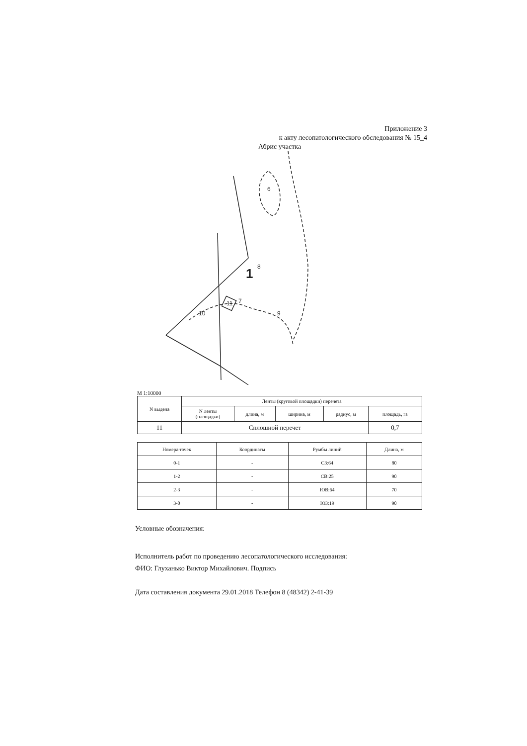Приложение 3
к акту лесопатологического обследования № 15_4
Абрис участка
6
8
7
10
9
11
1
М 1:10000
| N выдела | Ленты (круговой площадки) перечета | | | | |
| | N ленты (площадки) | длина, м | ширина, м | радиус, м | площадь, га |
| 11 | Сплошной перечет | | | | 0,7 |
| Номера точек | Координаты | Румбы линий | Длина, м |
| --- | --- | --- | --- |
| 0-1 | - | СЗ:64 | 80 |
| 1-2 | - | СВ:25 | 90 |
| 2-3 | - | ЮВ:64 | 70 |
| 3-0 | - | ЮЗ:19 | 90 |
Условные обозначения:
Исполнитель работ по проведению лесопатологического исследования:
ФИО: Глуханько Виктор Михайлович. Подпись
Дата составления документа 29.01.2018 Телефон 8 (48342) 2-41-39